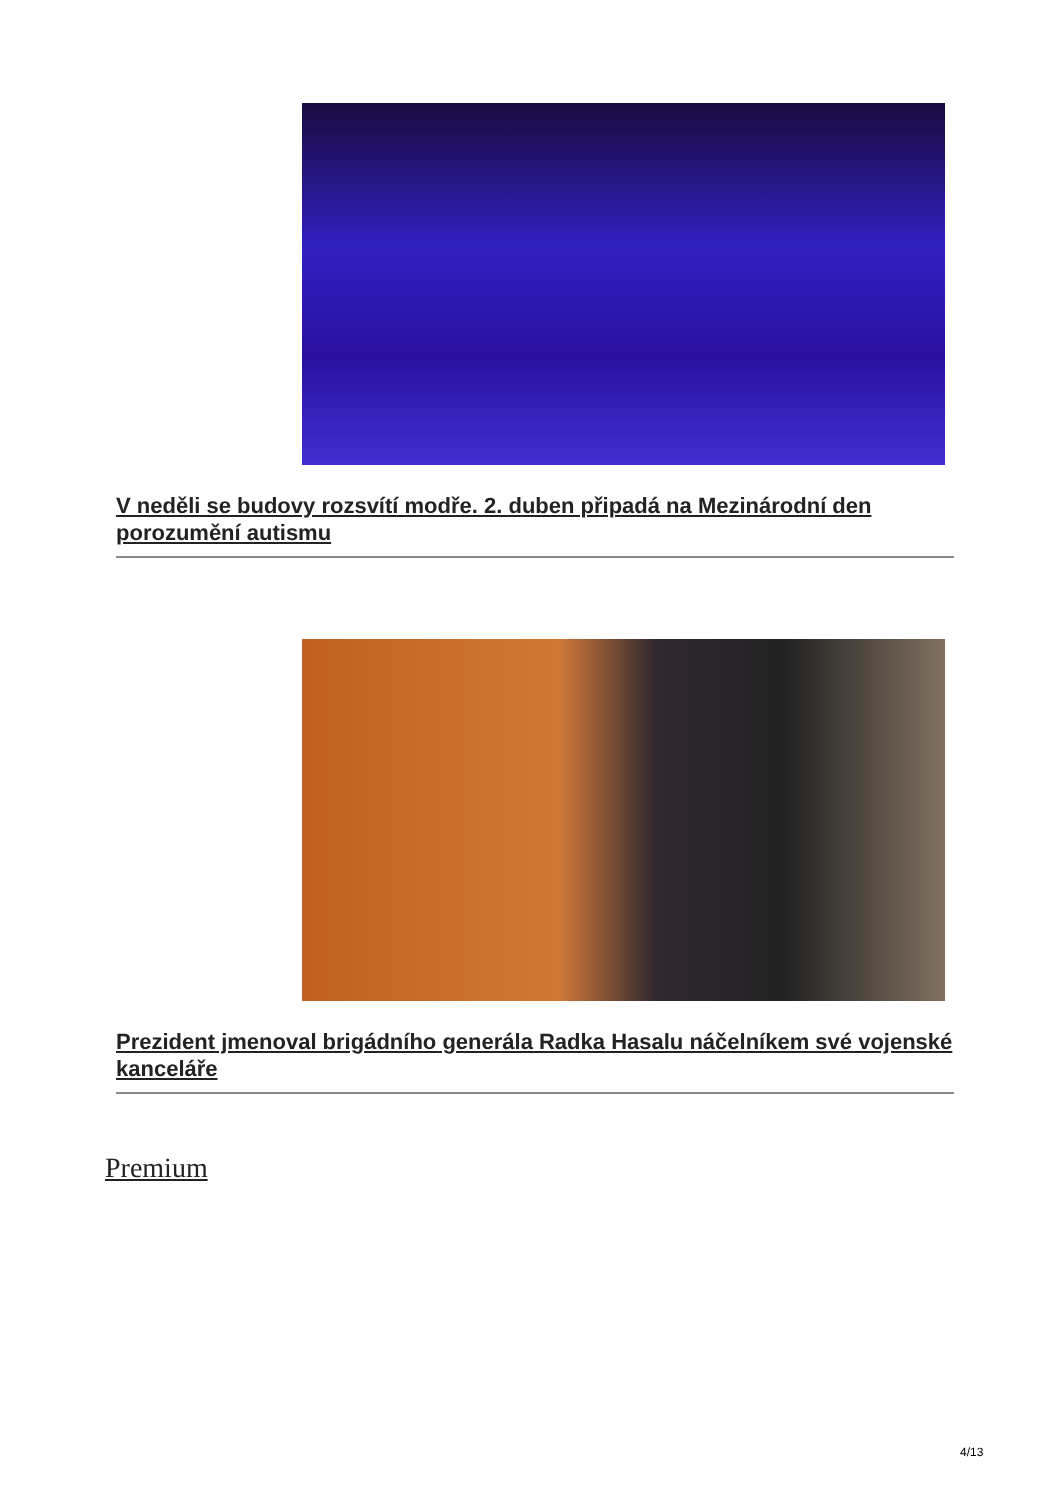V neděli se budovy rozsvítí modře. 2. duben připadá na Mezinárodní den porozumění autismu
Prezident jmenoval brigádního generála Radka Hasalu náčelníkem své vojenské kanceláře
Premium
4/13